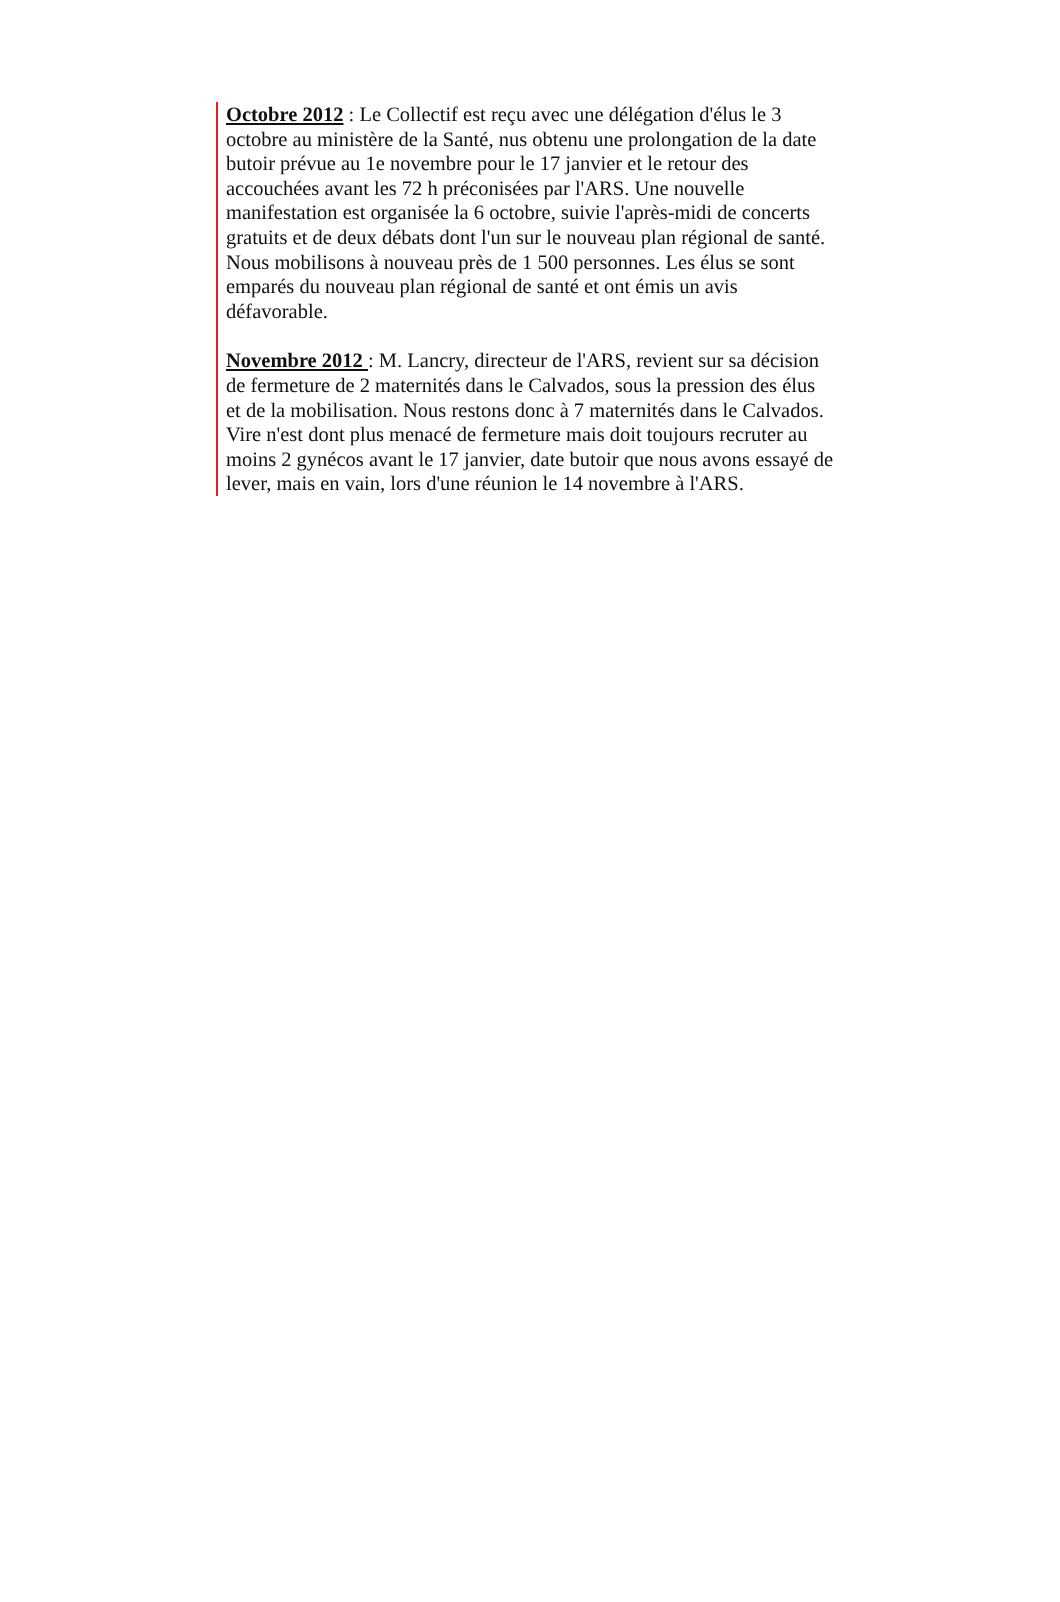Octobre 2012 : Le Collectif est reçu avec une délégation d'élus le 3
octobre au ministère de la Santé, nus obtenu une prolongation de la date
butoir prévue au 1e novembre pour le 17 janvier et le retour des
accouchées avant les 72 h préconisées par l'ARS. Une nouvelle
manifestation est organisée la 6 octobre, suivie l'après-midi de concerts
gratuits et de deux débats dont l'un sur le nouveau plan régional de santé.
Nous mobilisons à nouveau près de 1 500 personnes. Les élus se sont
emparés du nouveau plan régional de santé et ont émis un avis
défavorable.
Novembre 2012 : M. Lancry, directeur de l'ARS, revient sur sa décision
de fermeture de 2 maternités dans le Calvados, sous la pression des élus
et de la mobilisation. Nous restons donc à 7 maternités dans le Calvados.
Vire n'est dont plus menacé de fermeture mais doit toujours recruter au
moins 2 gynécos avant le 17 janvier, date butoir que nous avons essayé de
lever, mais en vain, lors d'une réunion le 14 novembre à l'ARS.